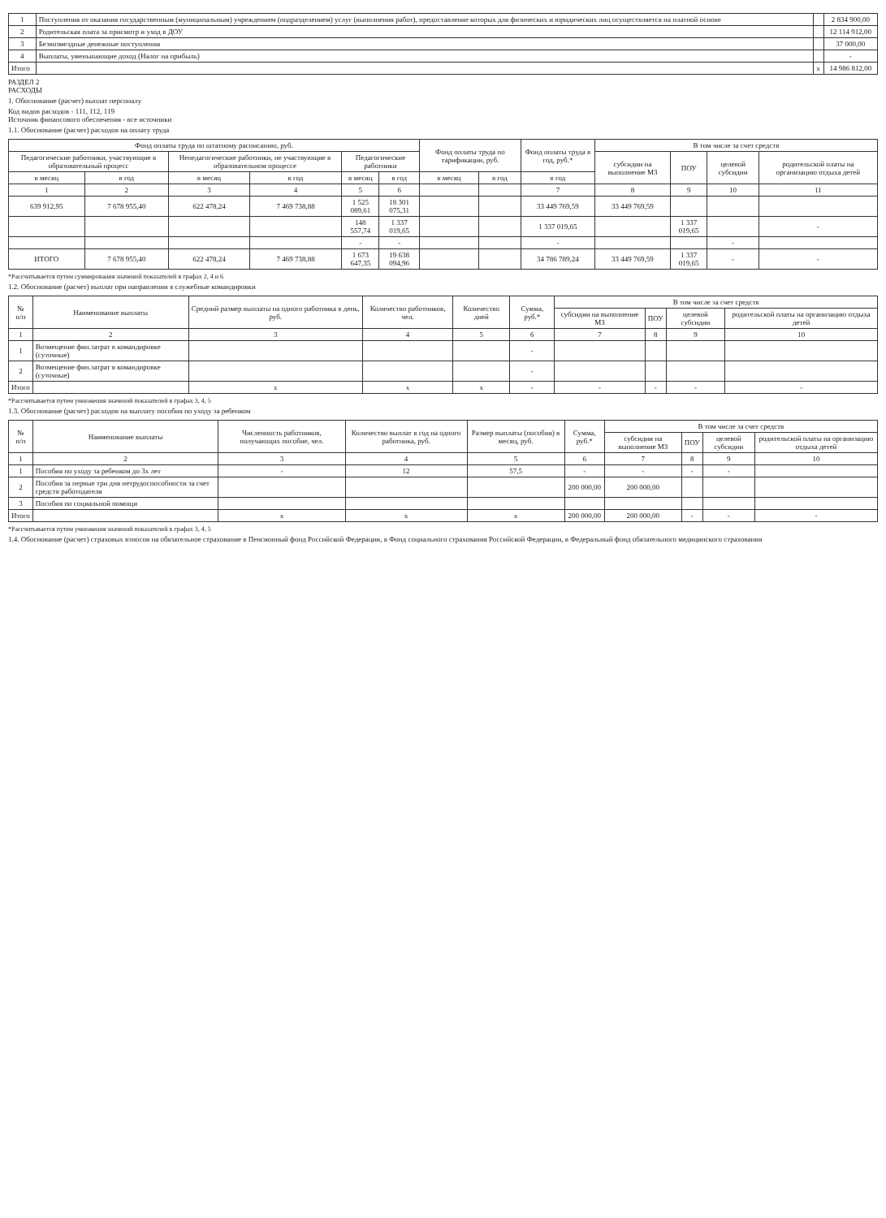| 1 | Поступления от оказания государственным (муниципальным) учреждением (подразделением) услуг (выполнения работ), предоставление которых для физических и юридических лиц осуществляется на платной основе | | 2 834 900,00 |
| 2 | Родительская плата за присмотр и уход в ДОУ | | 12 114 912,00 |
| 3 | Безвозмездные денежные поступления | | 37 000,00 |
| 4 | Выплаты, уменьшающие доход (Налог на прибыль) | | - |
| Итого | | x | 14 986 812,00 |
РАЗДЕЛ 2
РАСХОДЫ
1. Обоснование (расчет) выплат персоналу
Код видов расходов - 111, 112, 119
Источник финансового обеспечения - все источники
1.1. Обоснование (расчет) расходов на оплату труда
| Фонд оплаты труда по штатному расписанию, руб. | | | | | | Фонд оплаты труда по тарификации, руб. | | Фонд оплаты труда в год, руб.* | В том числе за счет средств | | | |
| --- | --- | --- | --- | --- | --- | --- | --- | --- | --- | --- | --- | --- |
| Педагогические работники, участвующие в образовательный процесс | | Непедагогические работники, не участвующие в образовательном процессе | | Педагогические работники | | | | | субсидии на выполнение МЗ | ПОУ | целевой субсидии | родительской платы на организацию отдыха детей |
| в месяц | в год | в месяц | в год | в месяц | в год | в месяц | в год | в год | | | | |
| 1 | 2 | 3 | 4 | 5 | 6 | | | 7 | 8 | 9 | 10 | 11 |
| 639 912,95 | 7 678 955,40 | 622 478,24 | 7 469 738,88 | 1 525 089,61 | 18 301 075,31 | | | 33 449 769,59 | 33 449 769,59 | | | |
| | | | | 148 557,74 | 1 337 019,65 | | | 1 337 019,65 | | 1 337 019,65 | | - |
| | | | | - | - | | | - | | | - | |
| ИТОГО | 7 678 955,40 | 622 478,24 | 7 469 738,88 | 1 673 647,35 | 19 638 094,96 | | | 34 786 789,24 | 33 449 769,59 | 1 337 019,65 | - | - |
*Рассчитывается путем суммирования значений показателей в графах 2, 4 и 6
1.2. Обоснование (расчет) выплат при направлении в служебные командировки
| № п/п | Наименование выплаты | Средний размер выплаты на одного работника в день, руб. | Количество работников, чел. | Количество дней | Сумма, руб.* | В том числе за счет средств | | | |
| --- | --- | --- | --- | --- | --- | --- | --- | --- | --- |
| | | | | | | субсидии на выполнение МЗ | ПОУ | целевой субсидии | родительской платы на организацию отдыха детей |
| 1 | 2 | 3 | 4 | 5 | 6 | 7 | 8 | 9 | 10 |
| 1 | Возмещение фин.затрат в командировке (суточные) | | | | - | | | | |
| 2 | Возмещение фин.затрат в командировке (суточные) | | | | - | | | | |
| Итого | | x | x | x | - | - | - | - | - |
*Рассчитывается путем умножения значений показателей в графах 3, 4, 5
1.3. Обоснование (расчет) расходов на выплату пособия по уходу за ребенком
| № п/п | Наименование выплаты | Численность работников, получающих пособие, чел. | Количество выплат в год на одного работника, руб. | Размер выплаты (пособия) в месяц, руб. | Сумма, руб.* | В том числе за счет средств | | | |
| --- | --- | --- | --- | --- | --- | --- | --- | --- | --- |
| | | | | | | субсидии на выполнение МЗ | ПОУ | целевой субсидии | родительской платы на организацию отдыха детей |
| 1 | 2 | 3 | 4 | 5 | 6 | 7 | 8 | 9 | 10 |
| 1 | Пособия по уходу за ребенком до 3х лет | - | 12 | 57,5 | - | - | - | - | |
| 2 | Пособия за первые три дня нетрудоспособности за счет средств работодателя | | | | 200 000,00 | 200 000,00 | | | |
| 3 | Пособия по социальной помощи | | | | | | | | |
| Итого | | x | x | x | 200 000,00 | 200 000,00 | - | - | - |
*Рассчитывается путем умножения значений показателей в графах 3, 4, 5
1.4. Обоснование (расчет) страховых взносов на обязательное страхование в Пенсионный фонд Российской Федерации, в Фонд социального страхования Российской Федерации, в Федеральный фонд обязательного медицинского страхования